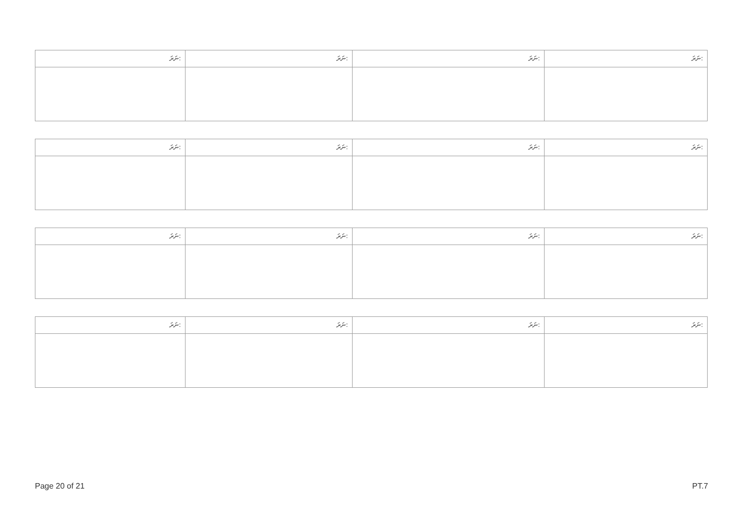| ނަރަ: | ނަރަ: | ނަރަ: | ނަރަ: |
| --- | --- | --- | --- |
| ނަރަ: | ނަރަ: | ނަރަ: | ނަރަ: |
| --- | --- | --- | --- |
| ނަރަ: | ނަރަ: | ނަރަ: | ނަރަ: |
| --- | --- | --- | --- |
| ނަރަ: | ނަރަ: | ނަރަ: | ނަރަ: |
| --- | --- | --- | --- |
Page 20 of 21 PT.7